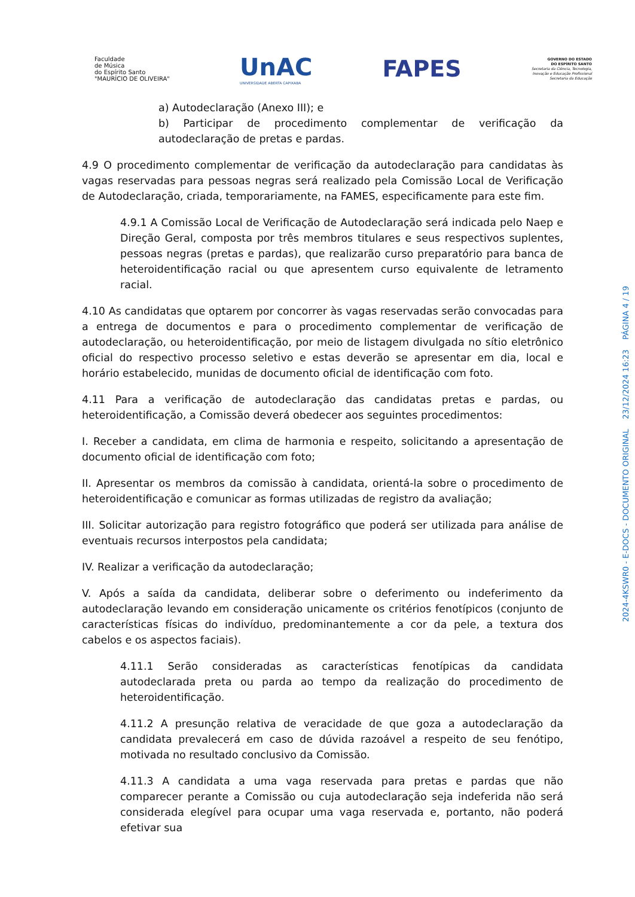Faculdade
de Música
do Espírito Santo
"MAURÍCIO DE OLIVEIRA"
UnAC
UNIVERSIDADE ABERTA CAPIXABA
FAPES
GOVERNO DO ESTADO
DO ESPÍRITO SANTO
Secretaria da Ciência, Tecnologia,
Inovação e Educação Profissional
Secretaria da Educação
a) Autodeclaração (Anexo III); e
b) Participar de procedimento complementar de verificação da autodeclaração de pretas e pardas.
4.9 O procedimento complementar de verificação da autodeclaração para candidatas às vagas reservadas para pessoas negras será realizado pela Comissão Local de Verificação de Autodeclaração, criada, temporariamente, na FAMES, especificamente para este fim.
4.9.1 A Comissão Local de Verificação de Autodeclaração será indicada pelo Naep e Direção Geral, composta por três membros titulares e seus respectivos suplentes, pessoas negras (pretas e pardas), que realizarão curso preparatório para banca de heteroidentificação racial ou que apresentem curso equivalente de letramento racial.
4.10 As candidatas que optarem por concorrer às vagas reservadas serão convocadas para a entrega de documentos e para o procedimento complementar de verificação de autodeclaração, ou heteroidentificação, por meio de listagem divulgada no sítio eletrônico oficial do respectivo processo seletivo e estas deverão se apresentar em dia, local e horário estabelecido, munidas de documento oficial de identificação com foto.
4.11 Para a verificação de autodeclaração das candidatas pretas e pardas, ou heteroidentificação, a Comissão deverá obedecer aos seguintes procedimentos:
I. Receber a candidata, em clima de harmonia e respeito, solicitando a apresentação de documento oficial de identificação com foto;
II. Apresentar os membros da comissão à candidata, orientá-la sobre o procedimento de heteroidentificação e comunicar as formas utilizadas de registro da avaliação;
III. Solicitar autorização para registro fotográfico que poderá ser utilizada para análise de eventuais recursos interpostos pela candidata;
IV. Realizar a verificação da autodeclaração;
V. Após a saída da candidata, deliberar sobre o deferimento ou indeferimento da autodeclaração levando em consideração unicamente os critérios fenotípicos (conjunto de características físicas do indivíduo, predominantemente a cor da pele, a textura dos cabelos e os aspectos faciais).
4.11.1 Serão consideradas as características fenotípicas da candidata autodeclarada preta ou parda ao tempo da realização do procedimento de heteroidentificação.
4.11.2 A presunção relativa de veracidade de que goza a autodeclaração da candidata prevalecerá em caso de dúvida razoável a respeito de seu fenótipo, motivada no resultado conclusivo da Comissão.
4.11.3 A candidata a uma vaga reservada para pretas e pardas que não comparecer perante a Comissão ou cuja autodeclaração seja indeferida não será considerada elegível para ocupar uma vaga reservada e, portanto, não poderá efetivar sua
2024-4KSWR0 - E-DOCS - DOCUMENTO ORIGINAL 23/12/2024 16:23 PÁGINA 4 / 19